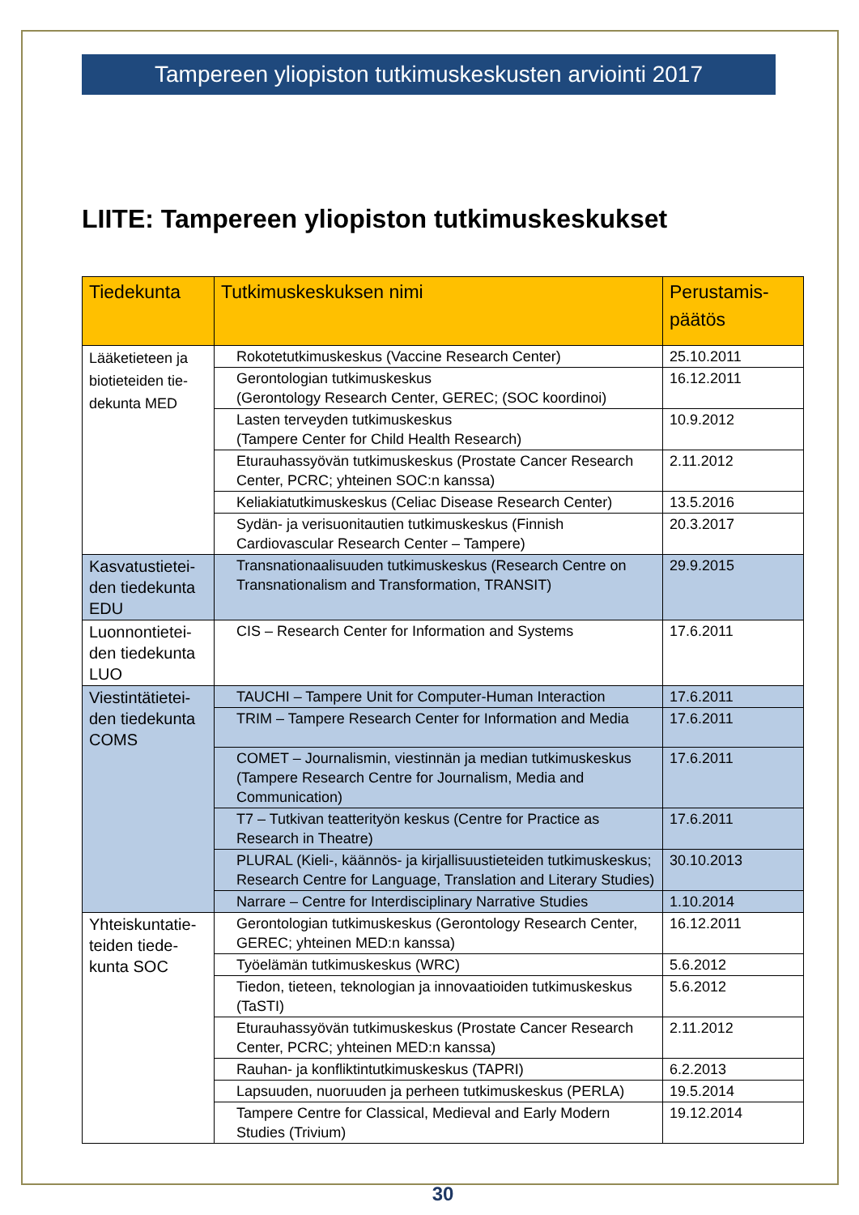Tampereen yliopiston tutkimuskeskusten arviointi 2017
LIITE: Tampereen yliopiston tutkimuskeskukset
| Tiedekunta | Tutkimuskeskuksen nimi | Perustamis- päätös |
| --- | --- | --- |
| Lääketieteen ja biotieteiden tie-dekunta MED | Rokotetutkimuskeskus (Vaccine Research Center) | 25.10.2011 |
| | Gerontologian tutkimuskeskus (Gerontology Research Center, GEREC; (SOC koordinoi) | 16.12.2011 |
| | Lasten terveyden tutkimuskeskus (Tampere Center for Child Health Research) | 10.9.2012 |
| | Eturauhassyövän tutkimuskeskus (Prostate Cancer Research Center, PCRC; yhteinen SOC:n kanssa) | 2.11.2012 |
| | Keliakiatutkimuskeskus (Celiac Disease Research Center) | 13.5.2016 |
| | Sydän- ja verisuonitautien tutkimuskeskus (Finnish Cardiovascular Research Center – Tampere) | 20.3.2017 |
| Kasvatustietei-den tiedekunta EDU | Transnationaalisuuden tutkimuskeskus (Research Centre on Transnationalism and Transformation, TRANSIT) | 29.9.2015 |
| Luonnontietei-den tiedekunta LUO | CIS – Research Center for Information and Systems | 17.6.2011 |
| Viestintätietei-den tiedekunta COMS | TAUCHI – Tampere Unit for Computer-Human Interaction | 17.6.2011 |
| | TRIM – Tampere Research Center for Information and Media | 17.6.2011 |
| | COMET – Journalismin, viestinnän ja median tutkimuskeskus (Tampere Research Centre for Journalism, Media and Communication) | 17.6.2011 |
| | T7 – Tutkivan teatterityön keskus (Centre for Practice as Research in Theatre) | 17.6.2011 |
| | PLURAL (Kieli-, käännös- ja kirjallisuustieteiden tutkimuskeskus; Research Centre for Language, Translation and Literary Studies) | 30.10.2013 |
| | Narrare – Centre for Interdisciplinary Narrative Studies | 1.10.2014 |
| Yhteiskuntatie-teiden tiede-kunta SOC | Gerontologian tutkimuskeskus (Gerontology Research Center, GEREC; yhteinen MED:n kanssa) | 16.12.2011 |
| | Työelämän tutkimuskeskus (WRC) | 5.6.2012 |
| | Tiedon, tieteen, teknologian ja innovaatioiden tutkimuskeskus (TaSTI) | 5.6.2012 |
| | Eturauhassyövän tutkimuskeskus (Prostate Cancer Research Center, PCRC; yhteinen MED:n kanssa) | 2.11.2012 |
| | Rauhan- ja konfliktintutkimuskeskus (TAPRI) | 6.2.2013 |
| | Lapsuuden, nuoruuden ja perheen tutkimuskeskus (PERLA) | 19.5.2014 |
| | Tampere Centre for Classical, Medieval and Early Modern Studies (Trivium) | 19.12.2014 |
30